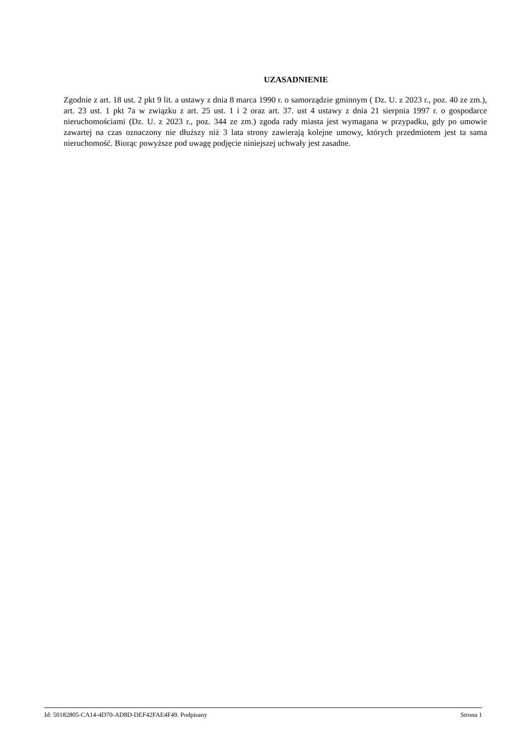UZASADNIENIE
Zgodnie z art. 18 ust. 2 pkt 9 lit. a ustawy z dnia 8 marca 1990 r. o samorządzie gminnym ( Dz. U. z 2023 r., poz. 40 ze zm.), art. 23 ust. 1 pkt 7a w związku z art. 25 ust. 1 i 2 oraz art. 37. ust 4 ustawy z dnia 21 sierpnia 1997 r. o gospodarce nieruchomościami (Dz. U. z 2023 r., poz. 344 ze zm.) zgoda rady miasta jest wymagana w przypadku, gdy po umowie zawartej na czas oznaczony nie dłuższy niż 3 lata strony zawierają kolejne umowy, których przedmiotem jest ta sama nieruchomość. Biorąc powyższe pod uwagę podjęcie niniejszej uchwały jest zasadne.
Id: 50182805-CA14-4D70-AD8D-DEF42FAE4F49. Podpisany Strona 1